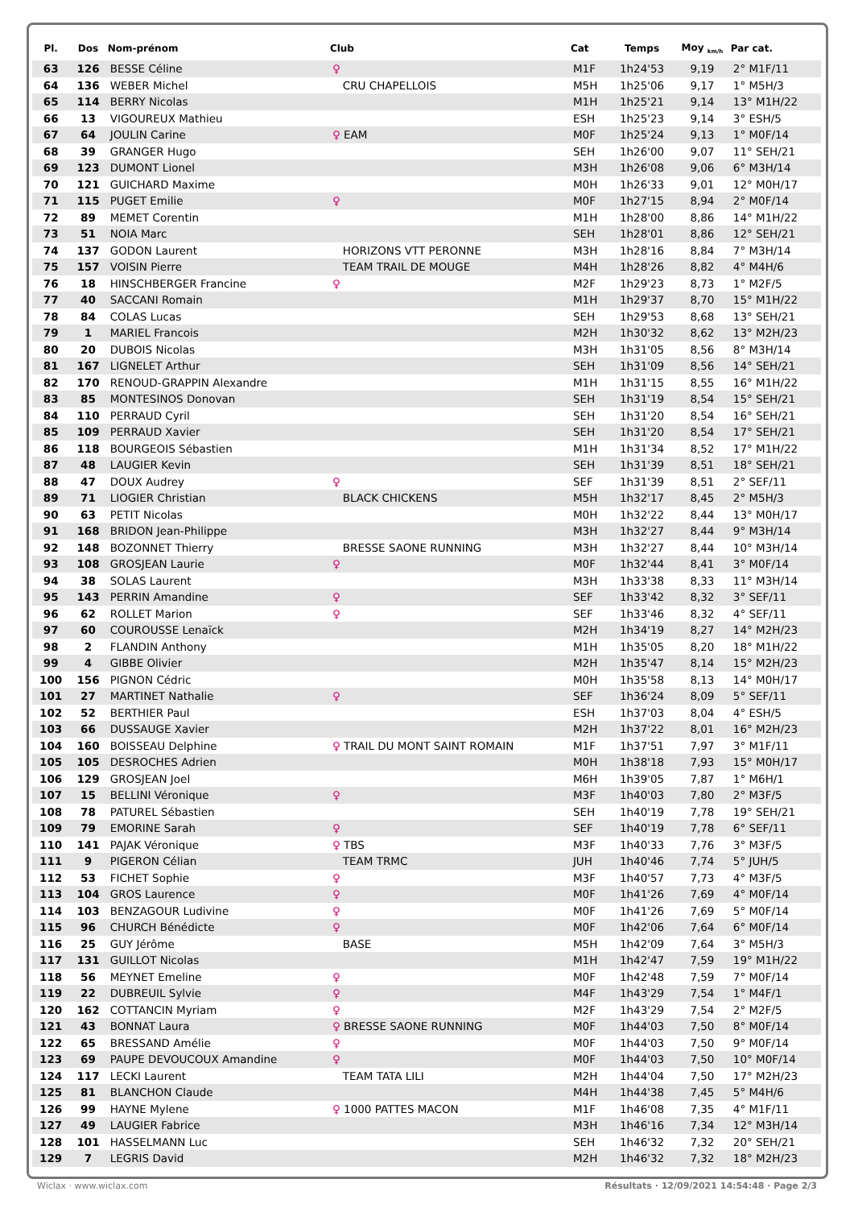| Pl. | Dos | Nom-prénom | Club | Cat | Temps | Moy <sub>km/h</sub> | Par cat. |
| --- | --- | --- | --- | --- | --- | --- | --- |
| 63 | 126 | BESSE Céline | ♀ | M1F | 1h24'53 | 9,19 | 2° M1F/11 |
| 64 | 136 | WEBER Michel | CRU CHAPELLOIS | M5H | 1h25'06 | 9,17 | 1° M5H/3 |
| 65 | 114 | BERRY Nicolas | | M1H | 1h25'21 | 9,14 | 13° M1H/22 |
| 66 | 13 | VIGOUREUX Mathieu | | ESH | 1h25'23 | 9,14 | 3° ESH/5 |
| 67 | 64 | JOULIN Carine | ♀ EAM | M0F | 1h25'24 | 9,13 | 1° M0F/14 |
| 68 | 39 | GRANGER Hugo | | SEH | 1h26'00 | 9,07 | 11° SEH/21 |
| 69 | 123 | DUMONT Lionel | | M3H | 1h26'08 | 9,06 | 6° M3H/14 |
| 70 | 121 | GUICHARD Maxime | | M0H | 1h26'33 | 9,01 | 12° M0H/17 |
| 71 | 115 | PUGET Emilie | ♀ | M0F | 1h27'15 | 8,94 | 2° M0F/14 |
| 72 | 89 | MEMET Corentin | | M1H | 1h28'00 | 8,86 | 14° M1H/22 |
| 73 | 51 | NOIA Marc | | SEH | 1h28'01 | 8,86 | 12° SEH/21 |
| 74 | 137 | GODON Laurent | HORIZONS VTT PERONNE | M3H | 1h28'16 | 8,84 | 7° M3H/14 |
| 75 | 157 | VOISIN Pierre | TEAM TRAIL DE MOUGE | M4H | 1h28'26 | 8,82 | 4° M4H/6 |
| 76 | 18 | HINSCHBERGER Francine | ♀ | M2F | 1h29'23 | 8,73 | 1° M2F/5 |
| 77 | 40 | SACCANI Romain | | M1H | 1h29'37 | 8,70 | 15° M1H/22 |
| 78 | 84 | COLAS Lucas | | SEH | 1h29'53 | 8,68 | 13° SEH/21 |
| 79 | 1 | MARIEL Francois | | M2H | 1h30'32 | 8,62 | 13° M2H/23 |
| 80 | 20 | DUBOIS Nicolas | | M3H | 1h31'05 | 8,56 | 8° M3H/14 |
| 81 | 167 | LIGNELET Arthur | | SEH | 1h31'09 | 8,56 | 14° SEH/21 |
| 82 | 170 | RENOUD-GRAPPIN Alexandre | | M1H | 1h31'15 | 8,55 | 16° M1H/22 |
| 83 | 85 | MONTESINOS Donovan | | SEH | 1h31'19 | 8,54 | 15° SEH/21 |
| 84 | 110 | PERRAUD Cyril | | SEH | 1h31'20 | 8,54 | 16° SEH/21 |
| 85 | 109 | PERRAUD Xavier | | SEH | 1h31'20 | 8,54 | 17° SEH/21 |
| 86 | 118 | BOURGEOIS Sébastien | | M1H | 1h31'34 | 8,52 | 17° M1H/22 |
| 87 | 48 | LAUGIER Kevin | | SEH | 1h31'39 | 8,51 | 18° SEH/21 |
| 88 | 47 | DOUX Audrey | ♀ | SEF | 1h31'39 | 8,51 | 2° SEF/11 |
| 89 | 71 | LIOGIER Christian | BLACK CHICKENS | M5H | 1h32'17 | 8,45 | 2° M5H/3 |
| 90 | 63 | PETIT Nicolas | | M0H | 1h32'22 | 8,44 | 13° M0H/17 |
| 91 | 168 | BRIDON Jean-Philippe | | M3H | 1h32'27 | 8,44 | 9° M3H/14 |
| 92 | 148 | BOZONNET Thierry | BRESSE SAONE RUNNING | M3H | 1h32'27 | 8,44 | 10° M3H/14 |
| 93 | 108 | GROSJEAN Laurie | ♀ | M0F | 1h32'44 | 8,41 | 3° M0F/14 |
| 94 | 38 | SOLAS Laurent | | M3H | 1h33'38 | 8,33 | 11° M3H/14 |
| 95 | 143 | PERRIN Amandine | ♀ | SEF | 1h33'42 | 8,32 | 3° SEF/11 |
| 96 | 62 | ROLLET Marion | ♀ | SEF | 1h33'46 | 8,32 | 4° SEF/11 |
| 97 | 60 | COUROUSSE Lenaïck | | M2H | 1h34'19 | 8,27 | 14° M2H/23 |
| 98 | 2 | FLANDIN Anthony | | M1H | 1h35'05 | 8,20 | 18° M1H/22 |
| 99 | 4 | GIBBE Olivier | | M2H | 1h35'47 | 8,14 | 15° M2H/23 |
| 100 | 156 | PIGNON Cédric | | M0H | 1h35'58 | 8,13 | 14° M0H/17 |
| 101 | 27 | MARTINET Nathalie | ♀ | SEF | 1h36'24 | 8,09 | 5° SEF/11 |
| 102 | 52 | BERTHIER Paul | | ESH | 1h37'03 | 8,04 | 4° ESH/5 |
| 103 | 66 | DUSSAUGE Xavier | | M2H | 1h37'22 | 8,01 | 16° M2H/23 |
| 104 | 160 | BOISSEAU Delphine | ♀ TRAIL DU MONT SAINT ROMAIN | M1F | 1h37'51 | 7,97 | 3° M1F/11 |
| 105 | 105 | DESROCHES Adrien | | M0H | 1h38'18 | 7,93 | 15° M0H/17 |
| 106 | 129 | GROSJEAN Joel | | M6H | 1h39'05 | 7,87 | 1° M6H/1 |
| 107 | 15 | BELLINI Véronique | ♀ | M3F | 1h40'03 | 7,80 | 2° M3F/5 |
| 108 | 78 | PATUREL Sébastien | | SEH | 1h40'19 | 7,78 | 19° SEH/21 |
| 109 | 79 | EMORINE Sarah | ♀ | SEF | 1h40'19 | 7,78 | 6° SEF/11 |
| 110 | 141 | PAJAK Véronique | ♀ TBS | M3F | 1h40'33 | 7,76 | 3° M3F/5 |
| 111 | 9 | PIGERON Célian | TEAM TRMC | JUH | 1h40'46 | 7,74 | 5° JUH/5 |
| 112 | 53 | FICHET Sophie | ♀ | M3F | 1h40'57 | 7,73 | 4° M3F/5 |
| 113 | 104 | GROS Laurence | ♀ | M0F | 1h41'26 | 7,69 | 4° M0F/14 |
| 114 | 103 | BENZAGOUR Ludivine | ♀ | M0F | 1h41'26 | 7,69 | 5° M0F/14 |
| 115 | 96 | CHURCH Bénédicte | ♀ | M0F | 1h42'06 | 7,64 | 6° M0F/14 |
| 116 | 25 | GUY Jérôme | BASE | M5H | 1h42'09 | 7,64 | 3° M5H/3 |
| 117 | 131 | GUILLOT Nicolas | | M1H | 1h42'47 | 7,59 | 19° M1H/22 |
| 118 | 56 | MEYNET Emeline | ♀ | M0F | 1h42'48 | 7,59 | 7° M0F/14 |
| 119 | 22 | DUBREUIL Sylvie | ♀ | M4F | 1h43'29 | 7,54 | 1° M4F/1 |
| 120 | 162 | COTTANCIN Myriam | ♀ | M2F | 1h43'29 | 7,54 | 2° M2F/5 |
| 121 | 43 | BONNAT Laura | ♀ BRESSE SAONE RUNNING | M0F | 1h44'03 | 7,50 | 8° M0F/14 |
| 122 | 65 | BRESSAND Amélie | ♀ | M0F | 1h44'03 | 7,50 | 9° M0F/14 |
| 123 | 69 | PAUPE DEVOUCOUX Amandine | ♀ | M0F | 1h44'03 | 7,50 | 10° M0F/14 |
| 124 | 117 | LECKI Laurent | TEAM TATA LILI | M2H | 1h44'04 | 7,50 | 17° M2H/23 |
| 125 | 81 | BLANCHON Claude | | M4H | 1h44'38 | 7,45 | 5° M4H/6 |
| 126 | 99 | HAYNE Mylene | ♀ 1000 PATTES MACON | M1F | 1h46'08 | 7,35 | 4° M1F/11 |
| 127 | 49 | LAUGIER Fabrice | | M3H | 1h46'16 | 7,34 | 12° M3H/14 |
| 128 | 101 | HASSELMANN Luc | | SEH | 1h46'32 | 7,32 | 20° SEH/21 |
| 129 | 7 | LEGRIS David | | M2H | 1h46'32 | 7,32 | 18° M2H/23 |
Wiclax · www.wiclax.com Résultats · 12/09/2021 14:54:48 · Page 2/3